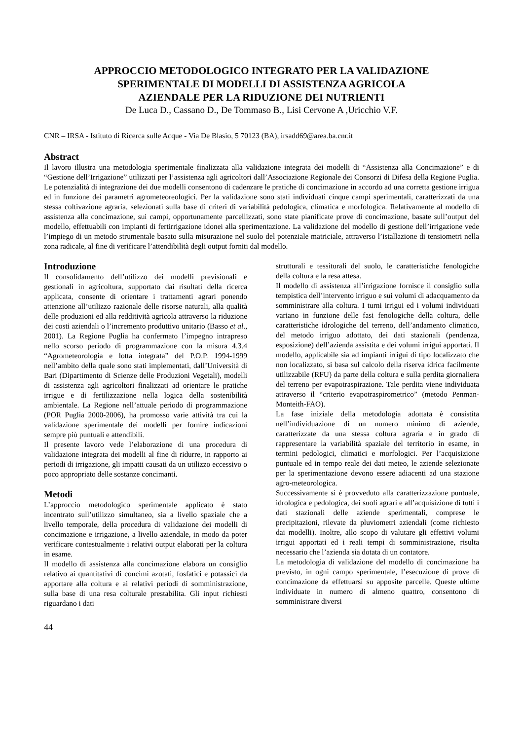APPROCCIO METODOLOGICO INTEGRATO PER LA VALIDAZIONE
SPERIMENTALE DI MODELLI DI ASSISTENZA AGRICOLA
AZIENDALE PER LA RIDUZIONE DEI NUTRIENTI
De Luca D., Cassano D., De Tommaso B., Lisi Cervone A ,Uricchio V.F.
CNR – IRSA - Istituto di Ricerca sulle Acque - Via De Blasio, 5 70123 (BA), irsadd69@area.ba.cnr.it
Abstract
Il lavoro illustra una metodologia sperimentale finalizzata alla validazione integrata dei modelli di “Assistenza alla Concimazione” e di “Gestione dell’Irrigazione” utilizzati per l’assistenza agli agricoltori dall’Associazione Regionale dei Consorzi di Difesa della Regione Puglia. Le potenzialità di integrazione dei due modelli consentono di cadenzare le pratiche di concimazione in accordo ad una corretta gestione irrigua ed in funzione dei parametri agrometeoreologici. Per la validazione sono stati individuati cinque campi sperimentali, caratterizzati da una stessa coltivazione agraria, selezionati sulla base di criteri di variabilità pedologica, climatica e morfologica. Relativamente al modello di assistenza alla concimazione, sui campi, opportunamente parcellizzati, sono state pianificate prove di concimazione, basate sull’output del modello, effettuabili con impianti di fertirrigazione idonei alla sperimentazione. La validazione del modello di gestione dell’irrigazione vede l’impiego di un metodo strumentale basato sulla misurazione nel suolo del potenziale matriciale, attraverso l’istallazione di tensiometri nella zona radicale, al fine di verificare l’attendibilità degli output forniti dal modello.
Introduzione
Il consolidamento dell’utilizzo dei modelli previsionali e gestionali in agricoltura, supportato dai risultati della ricerca applicata, consente di orientare i trattamenti agrari ponendo attenzione all’utilizzo razionale delle risorse naturali, alla qualità delle produzioni ed alla redditività agricola attraverso la riduzione dei costi aziendali o l’incremento produttivo unitario (Basso et al., 2001). La Regione Puglia ha confermato l’impegno intrapreso nello scorso periodo di programmazione con la misura 4.3.4 “Agrometeorologia e lotta integrata” del P.O.P. 1994-1999 nell’ambito della quale sono stati implementati, dall’Università di Bari (Dipartimento di Scienze delle Produzioni Vegetali), modelli di assistenza agli agricoltori finalizzati ad orientare le pratiche irrigue e di fertilizzazione nella logica della sostenibilità ambientale. La Regione nell’attuale periodo di programmazione (POR Puglia 2000-2006), ha promosso varie attività tra cui la validazione sperimentale dei modelli per fornire indicazioni sempre più puntuali e attendibili.
Il presente lavoro vede l’elaborazione di una procedura di validazione integrata dei modelli al fine di ridurre, in rapporto ai periodi di irrigazione, gli impatti causati da un utilizzo eccessivo o poco appropriato delle sostanze concimanti.
Metodi
L’approccio metodologico sperimentale applicato è stato incentrato sull’utilizzo simultaneo, sia a livello spaziale che a livello temporale, della procedura di validazione dei modelli di concimazione e irrigazione, a livello aziendale, in modo da poter verificare contestualmente i relativi output elaborati per la coltura in esame.
Il modello di assistenza alla concimazione elabora un consiglio relativo ai quantitativi di concimi azotati, fosfatici e potassici da apportare alla coltura e ai relativi periodi di somministrazione, sulla base di una resa colturale prestabilita. Gli input richiesti riguardano i dati
strutturali e tessiturali del suolo, le caratteristiche fenologiche della coltura e la resa attesa.
Il modello di assistenza all’irrigazione fornisce il consiglio sulla tempistica dell’intervento irriguo e sui volumi di adacquamento da somministrare alla coltura. I turni irrigui ed i volumi individuati variano in funzione delle fasi fenologiche della coltura, delle caratteristiche idrologiche del terreno, dell’andamento climatico, del metodo irriguo adottato, dei dati stazionali (pendenza, esposizione) dell’azienda assistita e dei volumi irrigui apportati. Il modello, applicabile sia ad impianti irrigui di tipo localizzato che non localizzato, si basa sul calcolo della riserva idrica facilmente utilizzabile (RFU) da parte della coltura e sulla perdita giornaliera del terreno per evapotraspirazione. Tale perdita viene individuata attraverso il “criterio evapotraspirometrico” (metodo Penman-Monteith-FAO).
La fase iniziale della metodologia adottata è consistita nell’individuazione di un numero minimo di aziende, caratterizzate da una stessa coltura agraria e in grado di rappresentare la variabilità spaziale del territorio in esame, in termini pedologici, climatici e morfologici. Per l’acquisizione puntuale ed in tempo reale dei dati meteo, le aziende selezionate per la sperimentazione devono essere adiacenti ad una stazione agro-meteorologica.
Successivamente si è provveduto alla caratterizzazione puntuale, idrologica e pedologica, dei suoli agrari e all’acquisizione di tutti i dati stazionali delle aziende sperimentali, comprese le precipitazioni, rilevate da pluviometri aziendali (come richiesto dai modelli). Inoltre, allo scopo di valutare gli effettivi volumi irrigui apportati ed i reali tempi di somministrazione, risulta necessario che l’azienda sia dotata di un contatore.
La metodologia di validazione del modello di concimazione ha previsto, in ogni campo sperimentale, l’esecuzione di prove di concimazione da effettuarsi su apposite parcelle. Queste ultime individuate in numero di almeno quattro, consentono di somministrare diversi
44